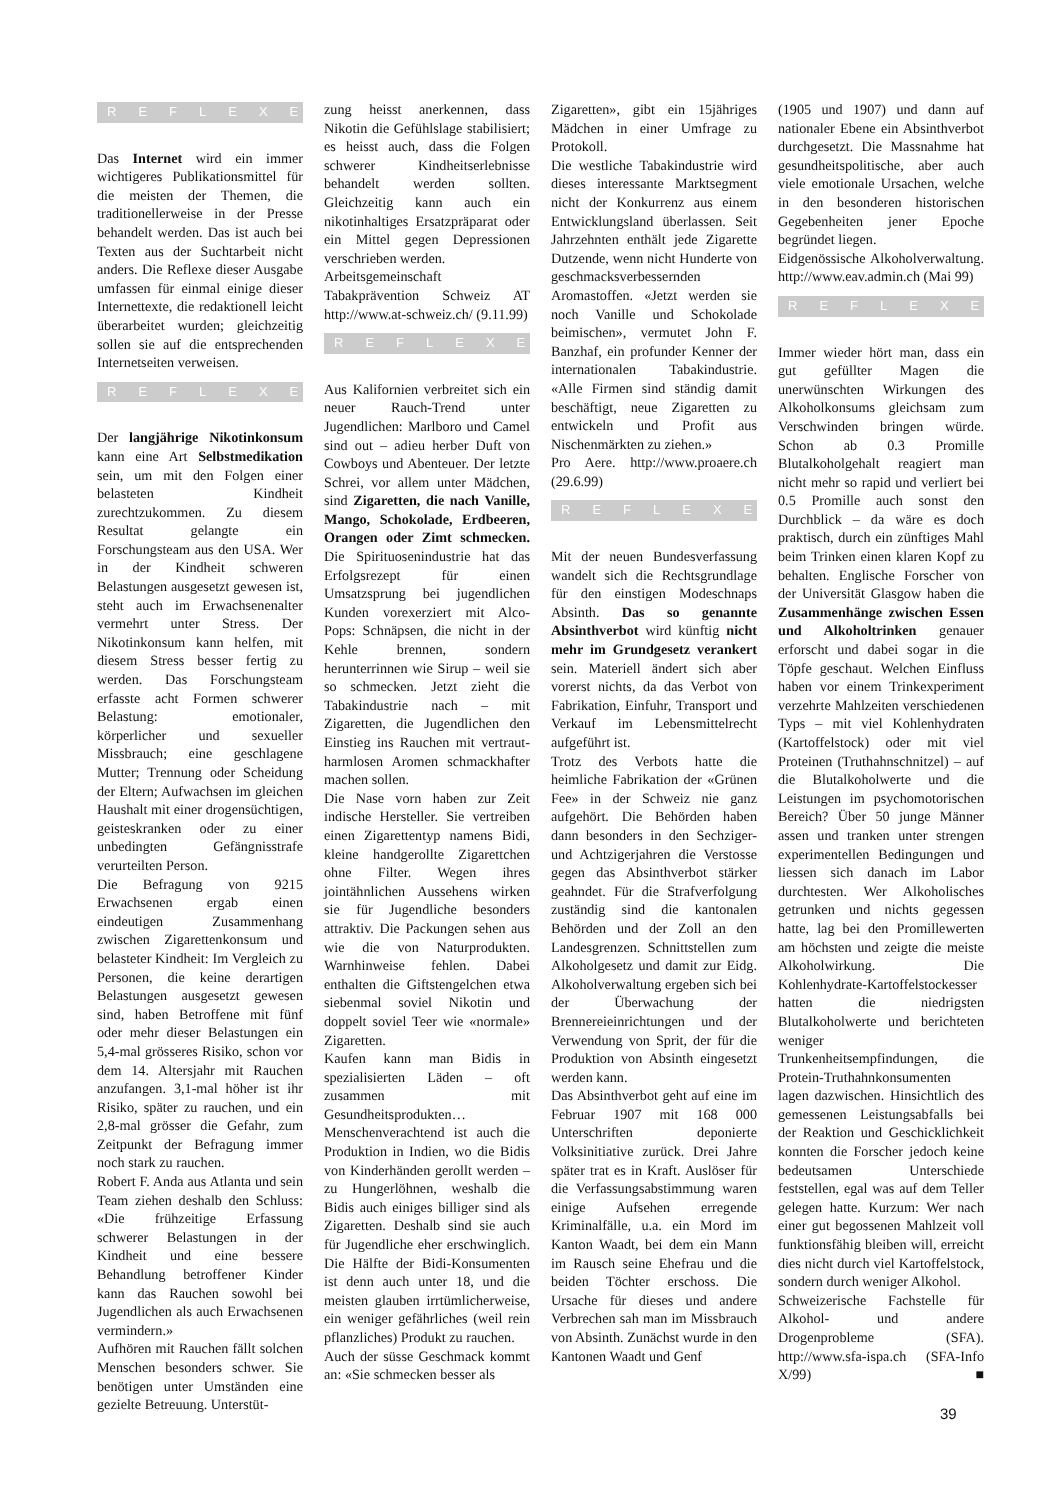REFLEXE
Das Internet wird ein immer wichtigeres Publikationsmittel für die meisten der Themen, die traditionellerweise in der Presse behandelt werden. Das ist auch bei Texten aus der Suchtarbeit nicht anders. Die Reflexe dieser Ausgabe umfassen für einmal einige dieser Internettexte, die redaktionell leicht überarbeitet wurden; gleichzeitig sollen sie auf die entsprechenden Internetseiten verweisen.
REFLEXE
Der langjährige Nikotinkonsum kann eine Art Selbstmedikation sein, um mit den Folgen einer belasteten Kindheit zurechtzukommen. Zu diesem Resultat gelangte ein Forschungsteam aus den USA. Wer in der Kindheit schweren Belastungen ausgesetzt gewesen ist, steht auch im Erwachsenenalter vermehrt unter Stress. Der Nikotinkonsum kann helfen, mit diesem Stress besser fertig zu werden. Das Forschungsteam erfasste acht Formen schwerer Belastung: emotionaler, körperlicher und sexueller Missbrauch; eine geschlagene Mutter; Trennung oder Scheidung der Eltern; Aufwachsen im gleichen Haushalt mit einer drogensüchtigen, geisteskranken oder zu einer unbedingten Gefängnisstrafe verurteilten Person.
Die Befragung von 9215 Erwachsenen ergab einen eindeutigen Zusammenhang zwischen Zigarettenkonsum und belasteter Kindheit: Im Vergleich zu Personen, die keine derartigen Belastungen ausgesetzt gewesen sind, haben Betroffene mit fünf oder mehr dieser Belastungen ein 5,4-mal grösseres Risiko, schon vor dem 14. Altersjahr mit Rauchen anzufangen. 3,1-mal höher ist ihr Risiko, später zu rauchen, und ein 2,8-mal grösser die Gefahr, zum Zeitpunkt der Befragung immer noch stark zu rauchen.
Robert F. Anda aus Atlanta und sein Team ziehen deshalb den Schluss: «Die frühzeitige Erfassung schwerer Belastungen in der Kindheit und eine bessere Behandlung betroffener Kinder kann das Rauchen sowohl bei Jugendlichen als auch Erwachsenen vermindern.»
Aufhören mit Rauchen fällt solchen Menschen besonders schwer. Sie benötigen unter Umständen eine gezielte Betreuung. Unterstüt-
zung heisst anerkennen, dass Nikotin die Gefühlslage stabilisiert; es heisst auch, dass die Folgen schwerer Kindheitserlebnisse behandelt werden sollten. Gleichzeitig kann auch ein nikotinhaltiges Ersatzpräparat oder ein Mittel gegen Depressionen verschrieben werden.
Arbeitsgemeinschaft Tabakprävention Schweiz AT http://www.at-schweiz.ch/ (9.11.99)
REFLEXE
Aus Kalifornien verbreitet sich ein neuer Rauch-Trend unter Jugendlichen: Marlboro und Camel sind out – adieu herber Duft von Cowboys und Abenteuer. Der letzte Schrei, vor allem unter Mädchen, sind Zigaretten, die nach Vanille, Mango, Schokolade, Erdbeeren, Orangen oder Zimt schmecken. Die Spirituosenindustrie hat das Erfolgsrezept für einen Umsatzsprung bei jugendlichen Kunden vorexerziert mit Alco-Pops: Schnäpsen, die nicht in der Kehle brennen, sondern herunterrinnen wie Sirup – weil sie so schmecken. Jetzt zieht die Tabakindustrie nach – mit Zigaretten, die Jugendlichen den Einstieg ins Rauchen mit vertraut-harmlosen Aromen schmackhafter machen sollen.
Die Nase vorn haben zur Zeit indische Hersteller. Sie vertreiben einen Zigarettentyp namens Bidi, kleine handgerollte Zigarettchen ohne Filter. Wegen ihres jointähnlichen Aussehens wirken sie für Jugendliche besonders attraktiv. Die Packungen sehen aus wie die von Naturprodukten. Warnhinweise fehlen. Dabei enthalten die Giftstengelchen etwa siebenmal soviel Nikotin und doppelt soviel Teer wie «normale» Zigaretten.
Kaufen kann man Bidis in spezialisierten Läden – oft zusammen mit Gesundheitsprodukten…
Menschenverachtend ist auch die Produktion in Indien, wo die Bidis von Kinderhänden gerollt werden – zu Hungerlöhnen, weshalb die Bidis auch einiges billiger sind als Zigaretten. Deshalb sind sie auch für Jugendliche eher erschwinglich. Die Hälfte der Bidi-Konsumenten ist denn auch unter 18, und die meisten glauben irrtümlicherweise, ein weniger gefährliches (weil rein pflanzliches) Produkt zu rauchen.
Auch der süsse Geschmack kommt an: «Sie schmecken besser als
Zigaretten», gibt ein 15jähriges Mädchen in einer Umfrage zu Protokoll.
Die westliche Tabakindustrie wird dieses interessante Marktsegment nicht der Konkurrenz aus einem Entwicklungsland überlassen. Seit Jahrzehnten enthält jede Zigarette Dutzende, wenn nicht Hunderte von geschmacksverbessernden Aromastoffen. «Jetzt werden sie noch Vanille und Schokolade beimischen», vermutet John F. Banzhaf, ein profunder Kenner der internationalen Tabakindustrie. «Alle Firmen sind ständig damit beschäftigt, neue Zigaretten zu entwickeln und Profit aus Nischenmärkten zu ziehen.»
Pro Aere. http://www.proaere.ch (29.6.99)
REFLEXE
Mit der neuen Bundesverfassung wandelt sich die Rechtsgrundlage für den einstigen Modeschnaps Absinth. Das so genannte Absinthverbot wird künftig nicht mehr im Grundgesetz verankert sein. Materiell ändert sich aber vorerst nichts, da das Verbot von Fabrikation, Einfuhr, Transport und Verkauf im Lebensmittelrecht aufgeführt ist.
Trotz des Verbots hatte die heimliche Fabrikation der «Grünen Fee» in der Schweiz nie ganz aufgehört. Die Behörden haben dann besonders in den Sechziger- und Achtzigerjahren die Verstosse gegen das Absinthverbot stärker geahndet. Für die Strafverfolgung zuständig sind die kantonalen Behörden und der Zoll an den Landesgrenzen. Schnittstellen zum Alkoholgesetz und damit zur Eidg. Alkoholverwaltung ergeben sich bei der Überwachung der Brennereieinrichtungen und der Verwendung von Sprit, der für die Produktion von Absinth eingesetzt werden kann.
Das Absinthverbot geht auf eine im Februar 1907 mit 168 000 Unterschriften deponierte Volksinitiative zurück. Drei Jahre später trat es in Kraft. Auslöser für die Verfassungsabstimmung waren einige Aufsehen erregende Kriminalfälle, u.a. ein Mord im Kanton Waadt, bei dem ein Mann im Rausch seine Ehefrau und die beiden Töchter erschoss. Die Ursache für dieses und andere Verbrechen sah man im Missbrauch von Absinth. Zunächst wurde in den Kantonen Waadt und Genf
(1905 und 1907) und dann auf nationaler Ebene ein Absinthverbot durchgesetzt. Die Massnahme hat gesundheitspolitische, aber auch viele emotionale Ursachen, welche in den besonderen historischen Gegebenheiten jener Epoche begründet liegen.
Eidgenössische Alkoholverwaltung. http://www.eav.admin.ch (Mai 99)
REFLEXE
Immer wieder hört man, dass ein gut gefüllter Magen die unerwünschten Wirkungen des Alkoholkonsums gleichsam zum Verschwinden bringen würde. Schon ab 0.3 Promille Blutalkoholgehalt reagiert man nicht mehr so rapid und verliert bei 0.5 Promille auch sonst den Durchblick – da wäre es doch praktisch, durch ein zünftiges Mahl beim Trinken einen klaren Kopf zu behalten. Englische Forscher von der Universität Glasgow haben die Zusammenhänge zwischen Essen und Alkoholtrinken genauer erforscht und dabei sogar in die Töpfe geschaut. Welchen Einfluss haben vor einem Trinkexperiment verzehrte Mahlzeiten verschiedenen Typs – mit viel Kohlenhydraten (Kartoffelstock) oder mit viel Proteinen (Truthahnschnitzel) – auf die Blutalkoholwerte und die Leistungen im psychomotorischen Bereich? Über 50 junge Männer assen und tranken unter strengen experimentellen Bedingungen und liessen sich danach im Labor durchtesten. Wer Alkoholisches getrunken und nichts gegessen hatte, lag bei den Promillewerten am höchsten und zeigte die meiste Alkoholwirkung. Die Kohlenhydrate-Kartoffelstockesser hatten die niedrigsten Blutalkoholwerte und berichteten weniger Trunkenheitsempfindungen, die Protein-Truthahnkonsumenten lagen dazwischen. Hinsichtlich des gemessenen Leistungsabfalls bei der Reaktion und Geschicklichkeit konnten die Forscher jedoch keine bedeutsamen Unterschiede feststellen, egal was auf dem Teller gelegen hatte. Kurzum: Wer nach einer gut begossenen Mahlzeit voll funktionsfähig bleiben will, erreicht dies nicht durch viel Kartoffelstock, sondern durch weniger Alkohol.
Schweizerische Fachstelle für Alkohol- und andere Drogenprobleme (SFA). http://www.sfa-ispa.ch (SFA-Info X/99) ■
39